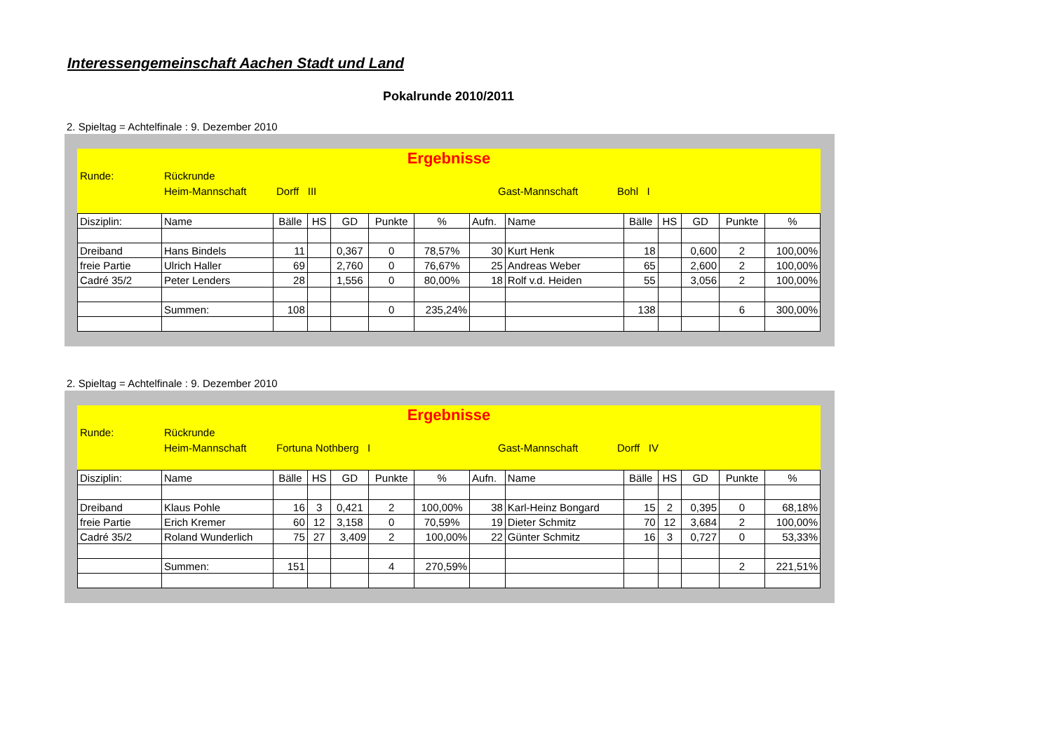Interessengemeinschaft Aachen Stadt und Land
Pokalrunde 2010/2011
2. Spieltag = Achtelfinale : 9. Dezember 2010
Ergebnisse
Runde: Rückrunde
Heim-Mannschaft Dorff III Gast-Mannschaft Bohl I
| Disziplin: | Name | Bälle | HS | GD | Punkte | % | Aufn. | Name | Bälle | HS | GD | Punkte | % |
| Dreiband | Hans Bindels | 11 | | 0,367 | 0 | 78,57% | 30 | Kurt Henk | 18 | | 0,600 | 2 | 100,00% |
| freie Partie | Ulrich Haller | 69 | | 2,760 | 0 | 76,67% | 25 | Andreas Weber | 65 | | 2,600 | 2 | 100,00% |
| Cadré 35/2 | Peter Lenders | 28 | | 1,556 | 0 | 80,00% | 18 | Rolf v.d. Heiden | 55 | | 3,056 | 2 | 100,00% |
| | Summen: | 108 | | | 0 | 235,24% | | | 138 | | | 6 | 300,00% |
2. Spieltag = Achtelfinale : 9. Dezember 2010
Ergebnisse
Runde: Rückrunde
Heim-Mannschaft Fortuna Nothberg I Gast-Mannschaft Dorff IV
| Disziplin: | Name | Bälle | HS | GD | Punkte | % | Aufn. | Name | Bälle | HS | GD | Punkte | % |
| Dreiband | Klaus Pohle | 16 | 3 | 0,421 | 2 | 100,00% | 38 | Karl-Heinz Bongard | 15 | 2 | 0,395 | 0 | 68,18% |
| freie Partie | Erich Kremer | 60 | 12 | 3,158 | 0 | 70,59% | 19 | Dieter Schmitz | 70 | 12 | 3,684 | 2 | 100,00% |
| Cadré 35/2 | Roland Wunderlich | 75 | 27 | 3,409 | 2 | 100,00% | 22 | Günter Schmitz | 16 | 3 | 0,727 | 0 | 53,33% |
| | Summen: | 151 | | | 4 | 270,59% | | | | | | 2 | 221,51% |